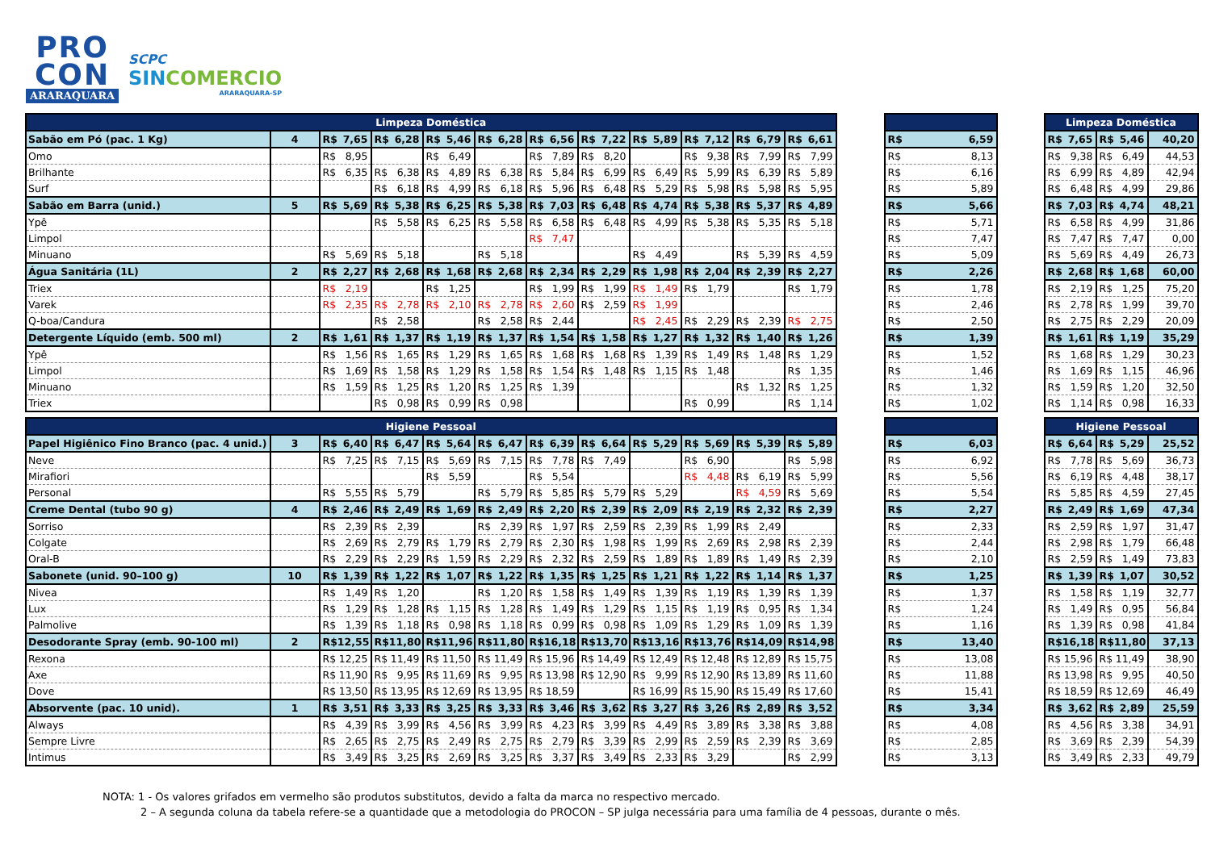PRO
CON
ARARAQUARA
SCPC
SINCOMERCIO
ARARAQUARA-SP
| Limpeza Doméstica | | | | | | | | | | | | | | | Limpeza Doméstica | | |
| --- | --- | --- | --- | --- | --- | --- | --- | --- | --- | --- | --- | --- | --- | --- | --- | --- | --- |
| Sabão em Pó (pac. 1 Kg) | 4 | R$ 7,65 | R$ 6,28 | R$ 5,46 | R$ 6,28 | R$ 6,56 | R$ 7,22 | R$ 5,89 | R$ 7,12 | R$ 6,79 | R$ 6,61 | | R$ 6,59 | | R$ 7,65 | R$ 5,46 | 40,20 |
| Omo | | R$ 8,95 | | R$ 6,49 | | R$ 7,89 | R$ 8,20 | | R$ 9,38 | R$ 7,99 | R$ 7,99 | | R$ 8,13 | | R$ 9,38 | R$ 6,49 | 44,53 |
| Brilhante | | R$ 6,35 | R$ 6,38 | R$ 4,89 | R$ 6,38 | R$ 5,84 | R$ 6,99 | R$ 6,49 | R$ 5,99 | R$ 6,39 | R$ 5,89 | | R$ 6,16 | | R$ 6,99 | R$ 4,89 | 42,94 |
| Surf | | | R$ 6,18 | R$ 4,99 | R$ 6,18 | R$ 5,96 | R$ 6,48 | R$ 5,29 | R$ 5,98 | R$ 5,98 | R$ 5,95 | | R$ 5,89 | | R$ 6,48 | R$ 4,99 | 29,86 |
| Sabão em Barra (unid.) | 5 | R$ 5,69 | R$ 5,38 | R$ 6,25 | R$ 5,38 | R$ 7,03 | R$ 6,48 | R$ 4,74 | R$ 5,38 | R$ 5,37 | R$ 4,89 | | R$ 5,66 | | R$ 7,03 | R$ 4,74 | 48,21 |
| Ypê | | | R$ 5,58 | R$ 6,25 | R$ 5,58 | R$ 6,58 | R$ 6,48 | R$ 4,99 | R$ 5,38 | R$ 5,35 | R$ 5,18 | | R$ 5,71 | | R$ 6,58 | R$ 4,99 | 31,86 |
| Limpol | | | | | | R$ 7,47 | | | | | | | R$ 7,47 | | R$ 7,47 | R$ 7,47 | 0,00 |
| Minuano | | R$ 5,69 | R$ 5,18 | | R$ 5,18 | | | R$ 4,49 | | R$ 5,39 | R$ 4,59 | | R$ 5,09 | | R$ 5,69 | R$ 4,49 | 26,73 |
| Água Sanitária (1L) | 2 | R$ 2,27 | R$ 2,68 | R$ 1,68 | R$ 2,68 | R$ 2,34 | R$ 2,29 | R$ 1,98 | R$ 2,04 | R$ 2,39 | R$ 2,27 | | R$ 2,26 | | R$ 2,68 | R$ 1,68 | 60,00 |
| Triex | | R$ 2,19 | | R$ 1,25 | | R$ 1,99 | R$ 1,99 | R$ 1,49 | R$ 1,79 | | R$ 1,79 | | R$ 1,78 | | R$ 2,19 | R$ 1,25 | 75,20 |
| Varek | | R$ 2,35 | R$ 2,78 | R$ 2,10 | R$ 2,78 | R$ 2,60 | R$ 2,59 | R$ 1,99 | | | | | R$ 2,46 | | R$ 2,78 | R$ 1,99 | 39,70 |
| Q-boa/Candura | | | R$ 2,58 | | R$ 2,58 | R$ 2,44 | | R$ 2,45 | R$ 2,29 | R$ 2,39 | R$ 2,75 | | R$ 2,50 | | R$ 2,75 | R$ 2,29 | 20,09 |
| Detergente Líquido (emb. 500 ml) | 2 | R$ 1,61 | R$ 1,37 | R$ 1,19 | R$ 1,37 | R$ 1,54 | R$ 1,58 | R$ 1,27 | R$ 1,32 | R$ 1,40 | R$ 1,26 | | R$ 1,39 | | R$ 1,61 | R$ 1,19 | 35,29 |
| Ypê | | R$ 1,56 | R$ 1,65 | R$ 1,29 | R$ 1,65 | R$ 1,68 | R$ 1,68 | R$ 1,39 | R$ 1,49 | R$ 1,48 | R$ 1,29 | | R$ 1,52 | | R$ 1,68 | R$ 1,29 | 30,23 |
| Limpol | | R$ 1,69 | R$ 1,58 | R$ 1,29 | R$ 1,58 | R$ 1,54 | R$ 1,48 | R$ 1,15 | R$ 1,48 | | R$ 1,35 | | R$ 1,46 | | R$ 1,69 | R$ 1,15 | 46,96 |
| Minuano | | R$ 1,59 | R$ 1,25 | R$ 1,20 | R$ 1,25 | R$ 1,39 | | | | R$ 1,32 | R$ 1,25 | | R$ 1,32 | | R$ 1,59 | R$ 1,20 | 32,50 |
| Triex | | | R$ 0,98 | R$ 0,99 | R$ 0,98 | | | | R$ 0,99 | | R$ 1,14 | | R$ 1,02 | | R$ 1,14 | R$ 0,98 | 16,33 |
| Higiene Pessoal | | | | | | | | | | | | | | | Higiene Pessoal | | |
| Papel Higiênico Fino Branco (pac. 4 unid.) | 3 | R$ 6,40 | R$ 6,47 | R$ 5,64 | R$ 6,47 | R$ 6,39 | R$ 6,64 | R$ 5,29 | R$ 5,69 | R$ 5,39 | R$ 5,89 | | R$ 6,03 | | R$ 6,64 | R$ 5,29 | 25,52 |
| Neve | | R$ 7,25 | R$ 7,15 | R$ 5,69 | R$ 7,15 | R$ 7,78 | R$ 7,49 | | R$ 6,90 | | R$ 5,98 | | R$ 6,92 | | R$ 7,78 | R$ 5,69 | 36,73 |
| Mirafiori | | | | R$ 5,59 | | R$ 5,54 | | | R$ 4,48 | R$ 6,19 | R$ 5,99 | | R$ 5,56 | | R$ 6,19 | R$ 4,48 | 38,17 |
| Personal | | R$ 5,55 | R$ 5,79 | | R$ 5,79 | R$ 5,85 | R$ 5,79 | R$ 5,29 | | R$ 4,59 | R$ 5,69 | | R$ 5,54 | | R$ 5,85 | R$ 4,59 | 27,45 |
| Creme Dental (tubo 90 g) | 4 | R$ 2,46 | R$ 2,49 | R$ 1,69 | R$ 2,49 | R$ 2,20 | R$ 2,39 | R$ 2,09 | R$ 2,19 | R$ 2,32 | R$ 2,39 | | R$ 2,27 | | R$ 2,49 | R$ 1,69 | 47,34 |
| Sorriso | | R$ 2,39 | R$ 2,39 | | R$ 2,39 | R$ 1,97 | R$ 2,59 | R$ 2,39 | R$ 1,99 | R$ 2,49 | | | R$ 2,33 | | R$ 2,59 | R$ 1,97 | 31,47 |
| Colgate | | R$ 2,69 | R$ 2,79 | R$ 1,79 | R$ 2,79 | R$ 2,30 | R$ 1,98 | R$ 1,99 | R$ 2,69 | R$ 2,98 | R$ 2,39 | | R$ 2,44 | | R$ 2,98 | R$ 1,79 | 66,48 |
| Oral-B | | R$ 2,29 | R$ 2,29 | R$ 1,59 | R$ 2,29 | R$ 2,32 | R$ 2,59 | R$ 1,89 | R$ 1,89 | R$ 1,49 | R$ 2,39 | | R$ 2,10 | | R$ 2,59 | R$ 1,49 | 73,83 |
| Sabonete (unid. 90–100 g) | 10 | R$ 1,39 | R$ 1,22 | R$ 1,07 | R$ 1,22 | R$ 1,35 | R$ 1,25 | R$ 1,21 | R$ 1,22 | R$ 1,14 | R$ 1,37 | | R$ 1,25 | | R$ 1,39 | R$ 1,07 | 30,52 |
| Nivea | | R$ 1,49 | R$ 1,20 | | R$ 1,20 | R$ 1,58 | R$ 1,49 | R$ 1,39 | R$ 1,19 | R$ 1,39 | R$ 1,39 | | R$ 1,37 | | R$ 1,58 | R$ 1,19 | 32,77 |
| Lux | | R$ 1,29 | R$ 1,28 | R$ 1,15 | R$ 1,28 | R$ 1,49 | R$ 1,29 | R$ 1,15 | R$ 1,19 | R$ 0,95 | R$ 1,34 | | R$ 1,24 | | R$ 1,49 | R$ 0,95 | 56,84 |
| Palmolive | | R$ 1,39 | R$ 1,18 | R$ 0,98 | R$ 1,18 | R$ 0,99 | R$ 0,98 | R$ 1,09 | R$ 1,29 | R$ 1,09 | R$ 1,39 | | R$ 1,16 | | R$ 1,39 | R$ 0,98 | 41,84 |
| Desodorante Spray (emb. 90-100 ml) | 2 | R$ 12,55 | R$ 11,80 | R$ 11,96 | R$ 11,80 | R$ 16,18 | R$ 13,70 | R$ 13,16 | R$ 13,76 | R$ 14,09 | R$ 14,98 | | R$ 13,40 | | R$ 16,18 | R$ 11,80 | 37,13 |
| Rexona | | R$ 12,25 | R$ 11,49 | R$ 11,50 | R$ 11,49 | R$ 15,96 | R$ 14,49 | R$ 12,49 | R$ 12,48 | R$ 12,89 | R$ 15,75 | | R$ 13,08 | | R$ 15,96 | R$ 11,49 | 38,90 |
| Axe | | R$ 11,90 | R$ 9,95 | R$ 11,69 | R$ 9,95 | R$ 13,98 | R$ 12,90 | R$ 9,99 | R$ 12,90 | R$ 13,89 | R$ 11,60 | | R$ 11,88 | | R$ 13,98 | R$ 9,95 | 40,50 |
| Dove | | R$ 13,50 | R$ 13,95 | R$ 12,69 | R$ 13,95 | R$ 18,59 | | R$ 16,99 | R$ 15,90 | R$ 15,49 | R$ 17,60 | | R$ 15,41 | | R$ 18,59 | R$ 12,69 | 46,49 |
| Absorvente (pac. 10 unid). | 1 | R$ 3,51 | R$ 3,33 | R$ 3,25 | R$ 3,33 | R$ 3,46 | R$ 3,62 | R$ 3,27 | R$ 3,26 | R$ 2,89 | R$ 3,52 | | R$ 3,34 | | R$ 3,62 | R$ 2,89 | 25,59 |
| Always | | R$ 4,39 | R$ 3,99 | R$ 4,56 | R$ 3,99 | R$ 4,23 | R$ 3,99 | R$ 4,49 | R$ 3,89 | R$ 3,38 | R$ 3,88 | | R$ 4,08 | | R$ 4,56 | R$ 3,38 | 34,91 |
| Sempre Livre | | R$ 2,65 | R$ 2,75 | R$ 2,49 | R$ 2,75 | R$ 2,79 | R$ 3,39 | R$ 2,99 | R$ 2,59 | R$ 2,39 | R$ 3,69 | | R$ 2,85 | | R$ 3,69 | R$ 2,39 | 54,39 |
| Intimus | | R$ 3,49 | R$ 3,25 | R$ 2,69 | R$ 3,25 | R$ 3,37 | R$ 3,49 | R$ 2,33 | R$ 3,29 | | R$ 2,99 | | R$ 3,13 | | R$ 3,49 | R$ 2,33 | 49,79 |
NOTA: 1 - Os valores grifados em vermelho são produtos substitutos, devido a falta da marca no respectivo mercado.
2 – A segunda coluna da tabela refere-se a quantidade que a metodologia do PROCON – SP julga necessária para uma família de 4 pessoas, durante o mês.